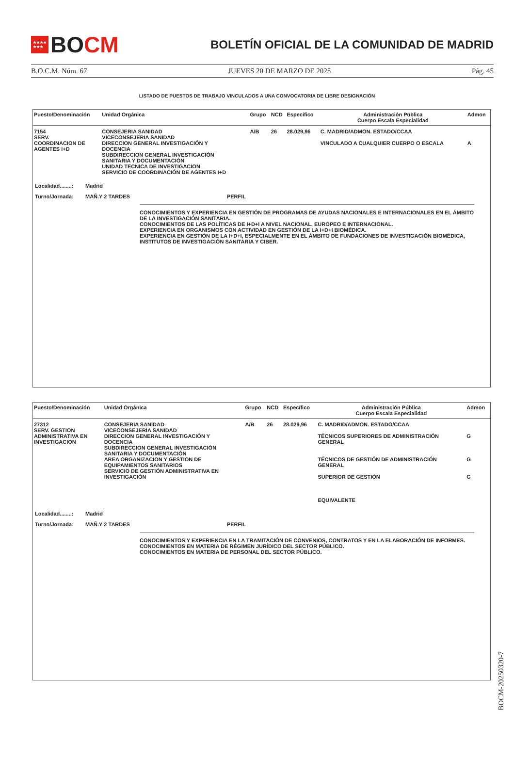★★★★
★★★
BO CM
BOLETÍN OFICIAL DE LA COMUNIDAD DE MADRID
B.O.C.M. Núm. 67 JUEVES 20 DE MARZO DE 2025 Pág. 45
LISTADO DE PUESTOS DE TRABAJO VINCULADOS A UNA CONVOCATORIA DE LIBRE DESIGNACIÓN
| Puesto/Denominación | Unidad Orgánica | Grupo | NCD | Específico | Administración Pública Cuerpo Escala Especialidad | Admon |
| --- | --- | --- | --- | --- | --- | --- |
| 7154 SERV. COORDINACION DE AGENTES I+D | CONSEJERIA SANIDAD VICECONSEJERIA SANIDAD DIRECCION GENERAL INVESTIGACIÓN Y DOCENCIA SUBDIRECCION GENERAL INVESTIGACIÓN SANITARIA Y DOCUMENTACIÓN UNIDAD TECNICA DE INVESTIGACION SERVICIO DE COORDINACIÓN DE AGENTES I+D | A/B | 26 | 28.029,96 | C. MADRID/ADMON. ESTADO/CCAA VINCULADO A CUALQUIER CUERPO O ESCALA | A |
Localidad........: Madrid
Turno/Jornada: MAÑ.Y 2 TARDES PERFIL
CONOCIMIENTOS Y EXPERIENCIA EN GESTIÓN DE PROGRAMAS DE AYUDAS NACIONALES E INTERNACIONALES EN EL ÁMBITO DE LA INVESTIGACIÓN SANITARIA.
CONOCIMIENTOS DE LAS POLÍTICAS DE I+D+I A NIVEL NACIONAL, EUROPEO E INTERNACIONAL.
EXPERIENCIA EN ORGANISMOS CON ACTIVIDAD EN GESTIÓN DE LA I+D+I BIOMÉDICA.
EXPERIENCIA EN GESTIÓN DE LA I+D+I, ESPECIALMENTE EN EL ÁMBITO DE FUNDACIONES DE INVESTIGACIÓN BIOMÉDICA, INSTITUTOS DE INVESTIGACIÓN SANITARIA Y CIBER.
| Puesto/Denominación | Unidad Orgánica | Grupo | NCD | Específico | Administración Pública Cuerpo Escala Especialidad | Admon |
| --- | --- | --- | --- | --- | --- | --- |
| 27312 SERV. GESTION ADMINISTRATIVA EN INVESTIGACION | CONSEJERIA SANIDAD VICECONSEJERIA SANIDAD DIRECCION GENERAL INVESTIGACIÓN Y DOCENCIA SUBDIRECCION GENERAL INVESTIGACIÓN SANITARIA Y DOCUMENTACIÓN AREA ORGANIZACION Y GESTION DE EQUIPAMIENTOS SANITARIOS SERVICIO DE GESTIÓN ADMINISTRATIVA EN INVESTIGACIÓN | A/B | 26 | 28.029,96 | C. MADRID/ADMON. ESTADO/CCAA TÉCNICOS SUPERIORES DE ADMINISTRACIÓN GENERAL TÉCNICOS DE GESTIÓN DE ADMINISTRACIÓN GENERAL SUPERIOR DE GESTIÓN EQUIVALENTE | G G G |
Localidad........: Madrid
Turno/Jornada: MAÑ.Y 2 TARDES PERFIL
CONOCIMIENTOS Y EXPERIENCIA EN LA TRAMITACIÓN DE CONVENIOS, CONTRATOS Y EN LA ELABORACIÓN DE INFORMES.
CONOCIMIENTOS EN MATERIA DE RÉGIMEN JURÍDICO DEL SECTOR PÚBLICO.
CONOCIMIENTOS EN MATERIA DE PERSONAL DEL SECTOR PÚBLICO.
BOCM-20250320-7